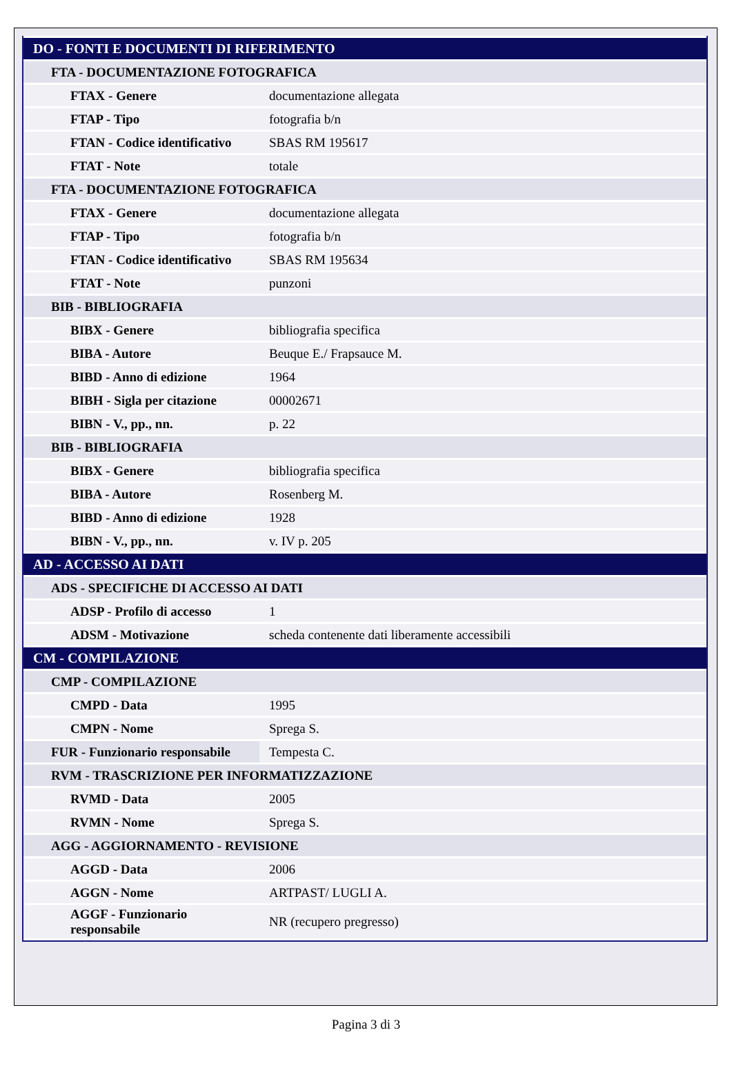| DO - FONTI E DOCUMENTI DI RIFERIMENTO | |
| FTA - DOCUMENTAZIONE FOTOGRAFICA | |
| FTAX - Genere | documentazione allegata |
| FTAP - Tipo | fotografia b/n |
| FTAN - Codice identificativo | SBAS RM 195617 |
| FTAT - Note | totale |
| FTA - DOCUMENTAZIONE FOTOGRAFICA | |
| FTAX - Genere | documentazione allegata |
| FTAP - Tipo | fotografia b/n |
| FTAN - Codice identificativo | SBAS RM 195634 |
| FTAT - Note | punzoni |
| BIB - BIBLIOGRAFIA | |
| BIBX - Genere | bibliografia specifica |
| BIBA - Autore | Beuque E./ Frapsauce M. |
| BIBD - Anno di edizione | 1964 |
| BIBH - Sigla per citazione | 00002671 |
| BIBN - V., pp., nn. | p. 22 |
| BIB - BIBLIOGRAFIA | |
| BIBX - Genere | bibliografia specifica |
| BIBA - Autore | Rosenberg M. |
| BIBD - Anno di edizione | 1928 |
| BIBN - V., pp., nn. | v. IV p. 205 |
| AD - ACCESSO AI DATI | |
| ADS - SPECIFICHE DI ACCESSO AI DATI | |
| ADSP - Profilo di accesso | 1 |
| ADSM - Motivazione | scheda contenente dati liberamente accessibili |
| CM - COMPILAZIONE | |
| CMP - COMPILAZIONE | |
| CMPD - Data | 1995 |
| CMPN - Nome | Sprega S. |
| FUR - Funzionario responsabile | Tempesta C. |
| RVM - TRASCRIZIONE PER INFORMATIZZAZIONE | |
| RVMD - Data | 2005 |
| RVMN - Nome | Sprega S. |
| AGG - AGGIORNAMENTO - REVISIONE | |
| AGGD - Data | 2006 |
| AGGN - Nome | ARTPAST/ LUGLI A. |
| AGGF - Funzionario responsabile | NR (recupero pregresso) |
Pagina 3 di 3